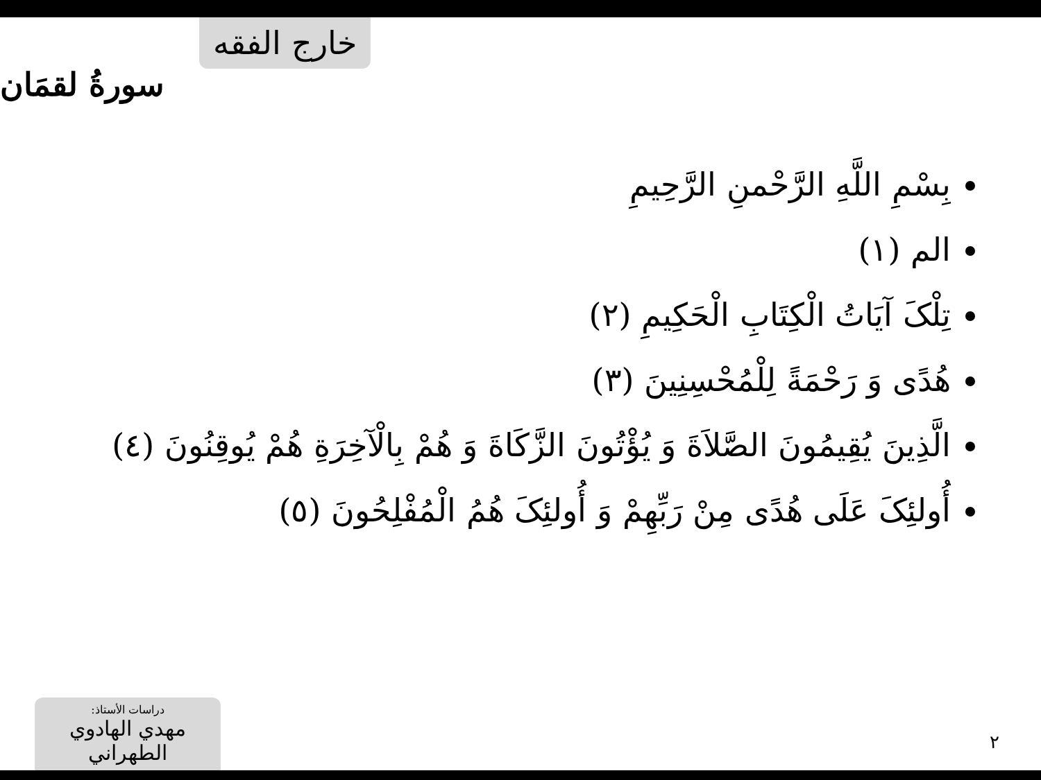خارج الفقه
سورةُ لقمَان
بِسْمِ اللَّهِ الرَّحْمنِ الرَّحِيمِ
الم (١)
تِلْکَ آيَاتُ الْکِتَابِ الْحَکِيمِ (٢)
هُدًى وَ رَحْمَةً لِلْمُحْسِنِينَ (٣)
الَّذِينَ يُقِيمُونَ الصَّلاَةَ وَ يُؤْتُونَ الزَّکَاةَ وَ هُمْ بِالْآخِرَةِ هُمْ يُوقِنُونَ (٤)
أُولئِکَ عَلَى هُدًى مِنْ رَبِّهِمْ وَ أُولئِکَ هُمُ الْمُفْلِحُونَ (٥)
دراسات الأستاذ:
مهدي الهادوي الطهراني
٢